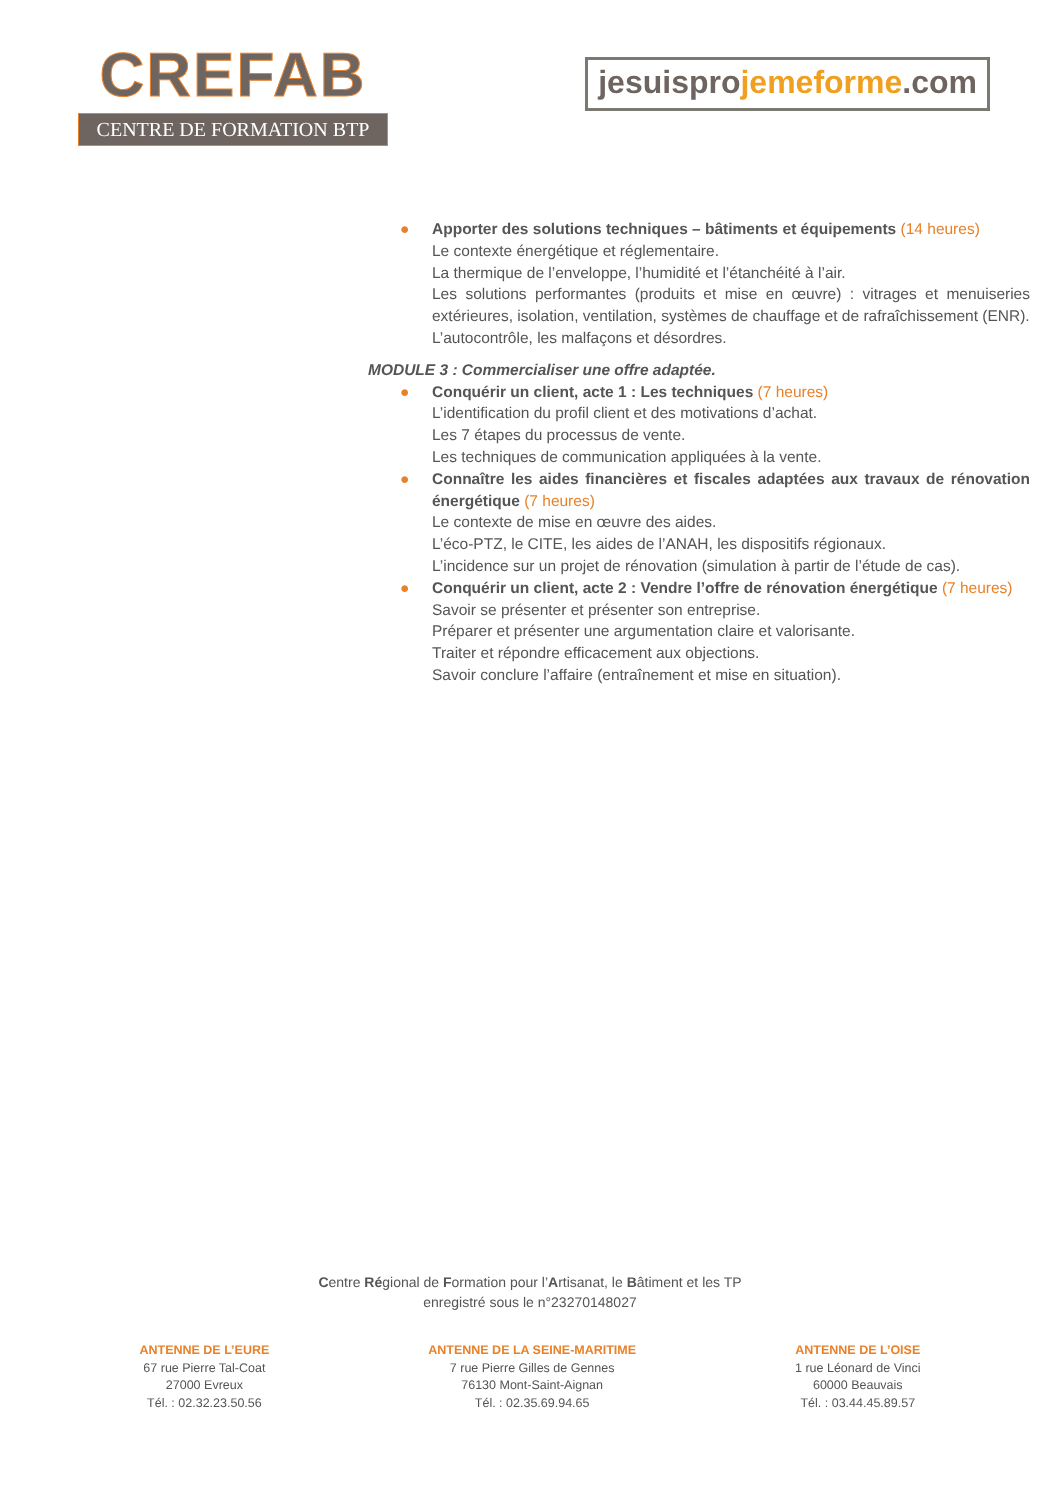CREFAB
CENTRE DE FORMATION BTP
jesuisprojemeforme.com
● Apporter des solutions techniques – bâtiments et équipements (14 heures)
Le contexte énergétique et réglementaire.
La thermique de l’enveloppe, l’humidité et l’étanchéité à l’air.
Les solutions performantes (produits et mise en œuvre) : vitrages et menuiseries extérieures, isolation, ventilation, systèmes de chauffage et de rafraîchissement (ENR).
L’autocontrôle, les malfaçons et désordres.
MODULE 3 : Commercialiser une offre adaptée.
● Conquérir un client, acte 1 : Les techniques (7 heures)
L’identification du profil client et des motivations d’achat.
Les 7 étapes du processus de vente.
Les techniques de communication appliquées à la vente.
● Connaître les aides financières et fiscales adaptées aux travaux de rénovation énergétique (7 heures)
Le contexte de mise en œuvre des aides.
L’éco-PTZ, le CITE, les aides de l’ANAH, les dispositifs régionaux.
L’incidence sur un projet de rénovation (simulation à partir de l’étude de cas).
● Conquérir un client, acte 2 : Vendre l’offre de rénovation énergétique (7 heures)
Savoir se présenter et présenter son entreprise.
Préparer et présenter une argumentation claire et valorisante.
Traiter et répondre efficacement aux objections.
Savoir conclure l’affaire (entraînement et mise en situation).
Centre Régional de Formation pour l’Artisanat, le Bâtiment et les TP
enregistré sous le n°23270148027
ANTENNE DE L’EURE
67 rue Pierre Tal-Coat
27000 Evreux
Tél. : 02.32.23.50.56
ANTENNE DE LA SEINE-MARITIME
7 rue Pierre Gilles de Gennes
76130 Mont-Saint-Aignan
Tél. : 02.35.69.94.65
ANTENNE DE L’OISE
1 rue Léonard de Vinci
60000 Beauvais
Tél. : 03.44.45.89.57